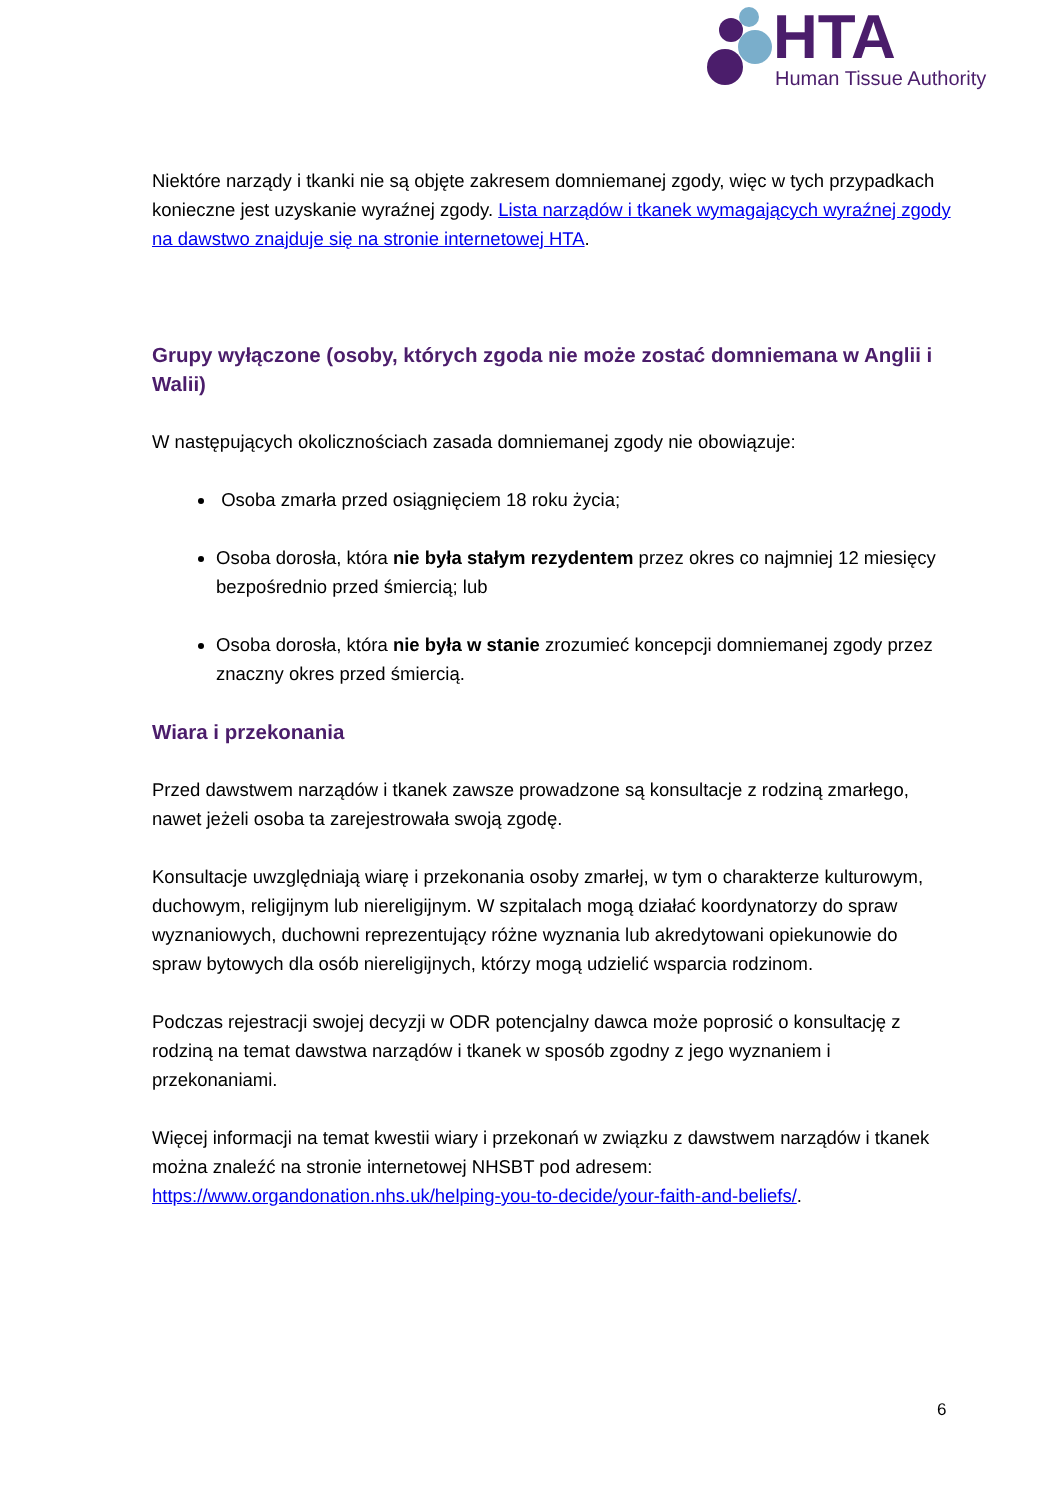HTA
Human Tissue Authority
Niektóre narządy i tkanki nie są objęte zakresem domniemanej zgody, więc w tych przypadkach konieczne jest uzyskanie wyraźnej zgody. Lista narządów i tkanek wymagających wyraźnej zgody na dawstwo znajduje się na stronie internetowej HTA.
Grupy wyłączone (osoby, których zgoda nie może zostać domniemana w Anglii i Walii)
W następujących okolicznościach zasada domniemanej zgody nie obowiązuje:
Osoba zmarła przed osiągnięciem 18 roku życia;
Osoba dorosła, która nie była stałym rezydentem przez okres co najmniej 12 miesięcy bezpośrednio przed śmiercią; lub
Osoba dorosła, która nie była w stanie zrozumieć koncepcji domniemanej zgody przez znaczny okres przed śmiercią.
Wiara i przekonania
Przed dawstwem narządów i tkanek zawsze prowadzone są konsultacje z rodziną zmarłego, nawet jeżeli osoba ta zarejestrowała swoją zgodę.
Konsultacje uwzględniają wiarę i przekonania osoby zmarłej, w tym o charakterze kulturowym, duchowym, religijnym lub niereligijnym. W szpitalach mogą działać koordynatorzy do spraw wyznaniowych, duchowni reprezentujący różne wyznania lub akredytowani opiekunowie do spraw bytowych dla osób niereligijnych, którzy mogą udzielić wsparcia rodzinom.
Podczas rejestracji swojej decyzji w ODR potencjalny dawca może poprosić o konsultację z rodziną na temat dawstwa narządów i tkanek w sposób zgodny z jego wyznaniem i przekonaniami.
Więcej informacji na temat kwestii wiary i przekonań w związku z dawstwem narządów i tkanek można znaleźć na stronie internetowej NHSBT pod adresem: https://www.organdonation.nhs.uk/helping-you-to-decide/your-faith-and-beliefs/.
6